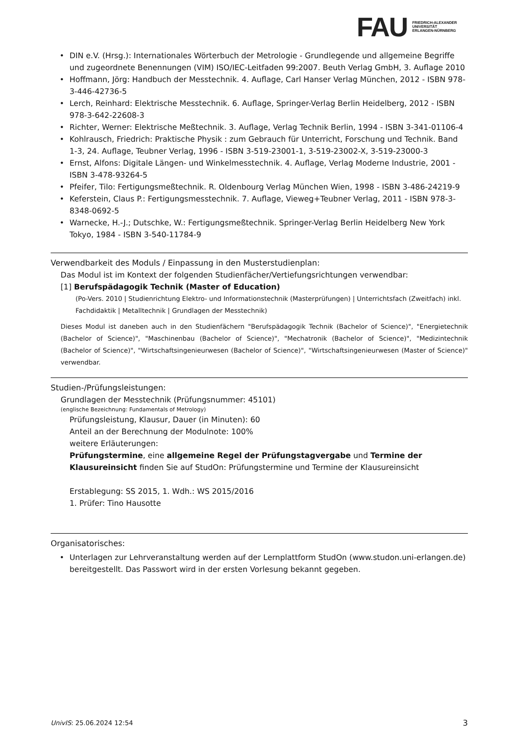FAU
FRIEDRICH-ALEXANDER
UNIVERSITÄT
ERLANGEN-NÜRNBERG
• DIN e.V. (Hrsg.): Internationales Wörterbuch der Metrologie - Grundlegende und allgemeine Begriffe und zugeordnete Benennungen (VIM) ISO/IEC-Leitfaden 99:2007. Beuth Verlag GmbH, 3. Auflage 2010
• Hoffmann, Jörg: Handbuch der Messtechnik. 4. Auflage, Carl Hanser Verlag München, 2012 - ISBN 978-3-446-42736-5
• Lerch, Reinhard: Elektrische Messtechnik. 6. Auflage, Springer-Verlag Berlin Heidelberg, 2012 - ISBN 978-3-642-22608-3
• Richter, Werner: Elektrische Meßtechnik. 3. Auflage, Verlag Technik Berlin, 1994 - ISBN 3-341-01106-4
• Kohlrausch, Friedrich: Praktische Physik : zum Gebrauch für Unterricht, Forschung und Technik. Band 1-3, 24. Auflage, Teubner Verlag, 1996 - ISBN 3-519-23001-1, 3-519-23002-X, 3-519-23000-3
• Ernst, Alfons: Digitale Längen- und Winkelmesstechnik. 4. Auflage, Verlag Moderne Industrie, 2001 - ISBN 3-478-93264-5
• Pfeifer, Tilo: Fertigungsmeßtechnik. R. Oldenbourg Verlag München Wien, 1998 - ISBN 3-486-24219-9
• Keferstein, Claus P.: Fertigungsmesstechnik. 7. Auflage, Vieweg+Teubner Verlag, 2011 - ISBN 978-3-8348-0692-5
• Warnecke, H.-J.; Dutschke, W.: Fertigungsmeßtechnik. Springer-Verlag Berlin Heidelberg New York Tokyo, 1984 - ISBN 3-540-11784-9
Verwendbarkeit des Moduls / Einpassung in den Musterstudienplan:
Das Modul ist im Kontext der folgenden Studienfächer/Vertiefungsrichtungen verwendbar:
[1] Berufspädagogik Technik (Master of Education)
(Po-Vers. 2010 | Studienrichtung Elektro- und Informationstechnik (Masterprüfungen) | Unterrichtsfach (Zweitfach) inkl. Fachdidaktik | Metalltechnik | Grundlagen der Messtechnik)
Dieses Modul ist daneben auch in den Studienfächern "Berufspädagogik Technik (Bachelor of Science)", "Energietechnik (Bachelor of Science)", "Maschinenbau (Bachelor of Science)", "Mechatronik (Bachelor of Science)", "Medizintechnik (Bachelor of Science)", "Wirtschaftsingenieurwesen (Bachelor of Science)", "Wirtschaftsingenieurwesen (Master of Science)" verwendbar.
Studien-/Prüfungsleistungen:
Grundlagen der Messtechnik (Prüfungsnummer: 45101)
(englische Bezeichnung: Fundamentals of Metrology)
Prüfungsleistung, Klausur, Dauer (in Minuten): 60
Anteil an der Berechnung der Modulnote: 100%
weitere Erläuterungen:
Prüfungstermine, eine allgemeine Regel der Prüfungstagvergabe und Termine der Klausureinsicht finden Sie auf StudOn: Prüfungstermine und Termine der Klausureinsicht
Erstablegung: SS 2015, 1. Wdh.: WS 2015/2016
1. Prüfer: Tino Hausotte
Organisatorisches:
• Unterlagen zur Lehrveranstaltung werden auf der Lernplattform StudOn (www.studon.uni-erlangen.de) bereitgestellt. Das Passwort wird in der ersten Vorlesung bekannt gegeben.
UnivIS: 25.06.2024 12:54 3